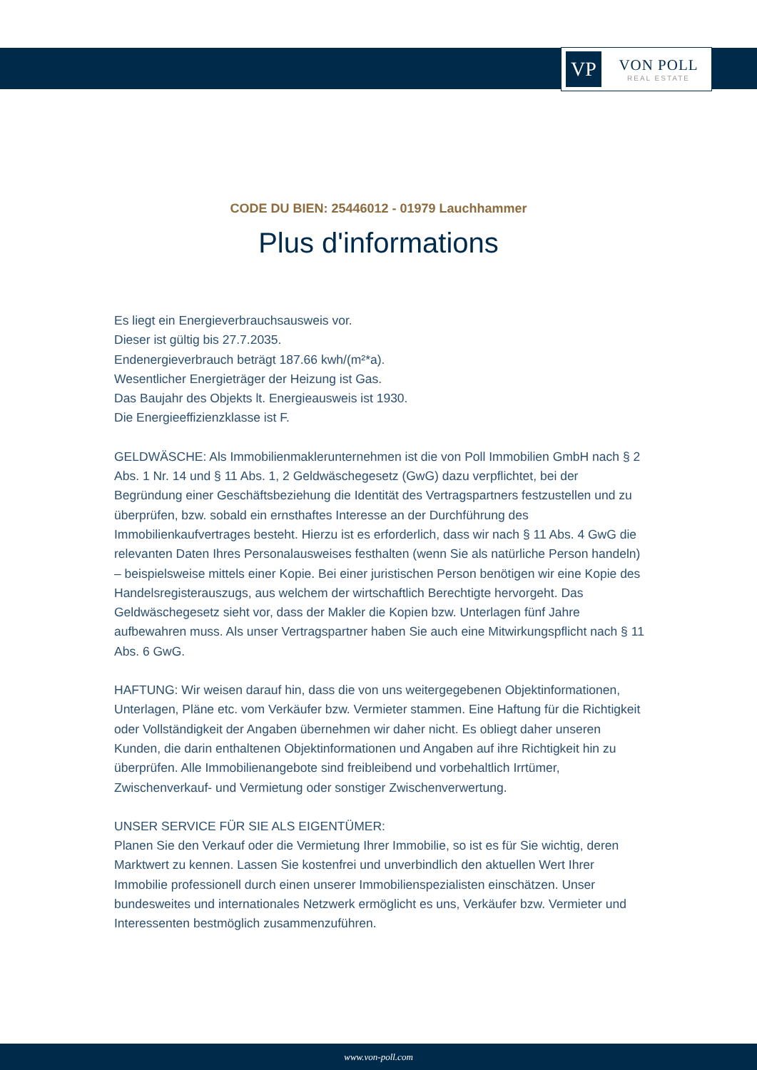VP
VON POLL
REAL ESTATE
CODE DU BIEN: 25446012 - 01979 Lauchhammer
Plus d'informations
Es liegt ein Energieverbrauchsausweis vor.
Dieser ist gültig bis 27.7.2035.
Endenergieverbrauch beträgt 187.66 kwh/(m²*a).
Wesentlicher Energieträger der Heizung ist Gas.
Das Baujahr des Objekts lt. Energieausweis ist 1930.
Die Energieeffizienzklasse ist F.
GELDWÄSCHE: Als Immobilienmaklerunternehmen ist die von Poll Immobilien GmbH nach § 2 Abs. 1 Nr. 14 und § 11 Abs. 1, 2 Geldwäschegesetz (GwG) dazu verpflichtet, bei der Begründung einer Geschäftsbeziehung die Identität des Vertragspartners festzustellen und zu überprüfen, bzw. sobald ein ernsthaftes Interesse an der Durchführung des Immobilienkaufvertrages besteht. Hierzu ist es erforderlich, dass wir nach § 11 Abs. 4 GwG die relevanten Daten Ihres Personalausweises festhalten (wenn Sie als natürliche Person handeln) – beispielsweise mittels einer Kopie. Bei einer juristischen Person benötigen wir eine Kopie des Handelsregisterauszugs, aus welchem der wirtschaftlich Berechtigte hervorgeht. Das Geldwäschegesetz sieht vor, dass der Makler die Kopien bzw. Unterlagen fünf Jahre aufbewahren muss. Als unser Vertragspartner haben Sie auch eine Mitwirkungspflicht nach § 11 Abs. 6 GwG.
HAFTUNG: Wir weisen darauf hin, dass die von uns weitergegebenen Objektinformationen, Unterlagen, Pläne etc. vom Verkäufer bzw. Vermieter stammen. Eine Haftung für die Richtigkeit oder Vollständigkeit der Angaben übernehmen wir daher nicht. Es obliegt daher unseren Kunden, die darin enthaltenen Objektinformationen und Angaben auf ihre Richtigkeit hin zu überprüfen. Alle Immobilienangebote sind freibleibend und vorbehaltlich Irrtümer, Zwischenverkauf- und Vermietung oder sonstiger Zwischenverwertung.
UNSER SERVICE FÜR SIE ALS EIGENTÜMER:
Planen Sie den Verkauf oder die Vermietung Ihrer Immobilie, so ist es für Sie wichtig, deren Marktwert zu kennen. Lassen Sie kostenfrei und unverbindlich den aktuellen Wert Ihrer Immobilie professionell durch einen unserer Immobilienspezialisten einschätzen. Unser bundesweites und internationales Netzwerk ermöglicht es uns, Verkäufer bzw. Vermieter und Interessenten bestmöglich zusammenzuführen.
www.von-poll.com